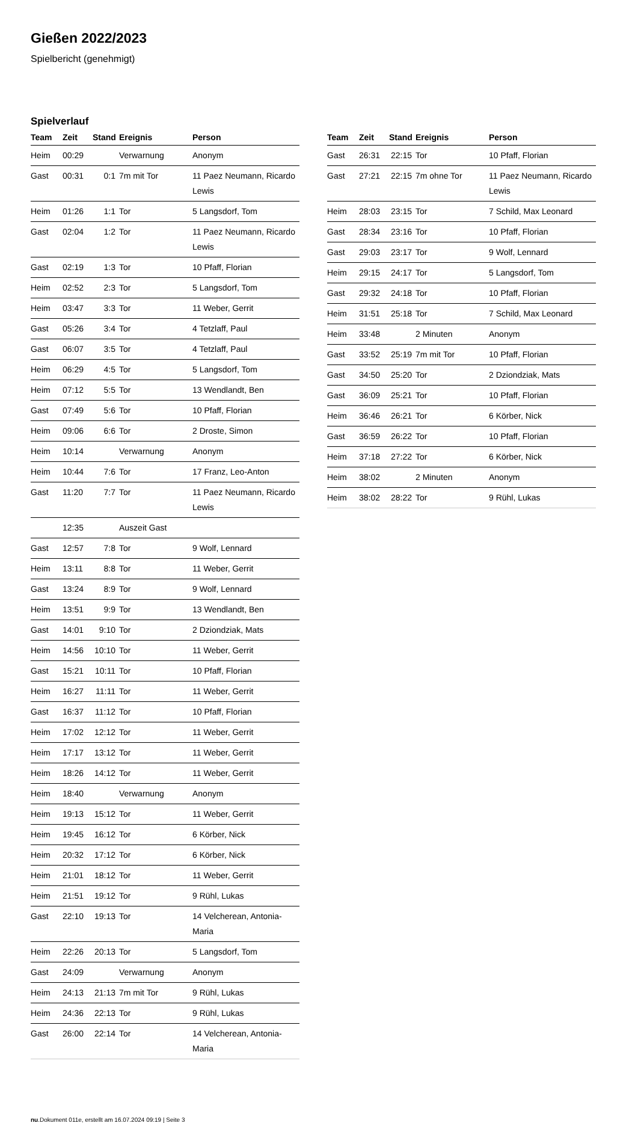Gießen 2022/2023
Spielbericht (genehmigt)
Spielverlauf
| Team | Zeit | Stand | Ereignis | Person |
| --- | --- | --- | --- | --- |
| Heim | 00:29 | | Verwarnung | Anonym |
| Gast | 00:31 | 0:1 | 7m mit Tor | 11 Paez Neumann, Ricardo Lewis |
| Heim | 01:26 | 1:1 | Tor | 5 Langsdorf, Tom |
| Gast | 02:04 | 1:2 | Tor | 11 Paez Neumann, Ricardo Lewis |
| Gast | 02:19 | 1:3 | Tor | 10 Pfaff, Florian |
| Heim | 02:52 | 2:3 | Tor | 5 Langsdorf, Tom |
| Heim | 03:47 | 3:3 | Tor | 11 Weber, Gerrit |
| Gast | 05:26 | 3:4 | Tor | 4 Tetzlaff, Paul |
| Gast | 06:07 | 3:5 | Tor | 4 Tetzlaff, Paul |
| Heim | 06:29 | 4:5 | Tor | 5 Langsdorf, Tom |
| Heim | 07:12 | 5:5 | Tor | 13 Wendlandt, Ben |
| Gast | 07:49 | 5:6 | Tor | 10 Pfaff, Florian |
| Heim | 09:06 | 6:6 | Tor | 2 Droste, Simon |
| Heim | 10:14 | | Verwarnung | Anonym |
| Heim | 10:44 | 7:6 | Tor | 17 Franz, Leo-Anton |
| Gast | 11:20 | 7:7 | Tor | 11 Paez Neumann, Ricardo Lewis |
| | 12:35 | | Auszeit Gast | |
| Gast | 12:57 | 7:8 | Tor | 9 Wolf, Lennard |
| Heim | 13:11 | 8:8 | Tor | 11 Weber, Gerrit |
| Gast | 13:24 | 8:9 | Tor | 9 Wolf, Lennard |
| Heim | 13:51 | 9:9 | Tor | 13 Wendlandt, Ben |
| Gast | 14:01 | 9:10 | Tor | 2 Dziondziak, Mats |
| Heim | 14:56 | 10:10 | Tor | 11 Weber, Gerrit |
| Gast | 15:21 | 10:11 | Tor | 10 Pfaff, Florian |
| Heim | 16:27 | 11:11 | Tor | 11 Weber, Gerrit |
| Gast | 16:37 | 11:12 | Tor | 10 Pfaff, Florian |
| Heim | 17:02 | 12:12 | Tor | 11 Weber, Gerrit |
| Heim | 17:17 | 13:12 | Tor | 11 Weber, Gerrit |
| Heim | 18:26 | 14:12 | Tor | 11 Weber, Gerrit |
| Heim | 18:40 | | Verwarnung | Anonym |
| Heim | 19:13 | 15:12 | Tor | 11 Weber, Gerrit |
| Heim | 19:45 | 16:12 | Tor | 6 Körber, Nick |
| Heim | 20:32 | 17:12 | Tor | 6 Körber, Nick |
| Heim | 21:01 | 18:12 | Tor | 11 Weber, Gerrit |
| Heim | 21:51 | 19:12 | Tor | 9 Rühl, Lukas |
| Gast | 22:10 | 19:13 | Tor | 14 Velcherean, Antonia-Maria |
| Heim | 22:26 | 20:13 | Tor | 5 Langsdorf, Tom |
| Gast | 24:09 | | Verwarnung | Anonym |
| Heim | 24:13 | 21:13 | 7m mit Tor | 9 Rühl, Lukas |
| Heim | 24:36 | 22:13 | Tor | 9 Rühl, Lukas |
| Gast | 26:00 | 22:14 | Tor | 14 Velcherean, Antonia-Maria |
| Team | Zeit | Stand | Ereignis | Person |
| --- | --- | --- | --- | --- |
| Gast | 26:31 | 22:15 | Tor | 10 Pfaff, Florian |
| Gast | 27:21 | 22:15 | 7m ohne Tor | 11 Paez Neumann, Ricardo Lewis |
| Heim | 28:03 | 23:15 | Tor | 7 Schild, Max Leonard |
| Gast | 28:34 | 23:16 | Tor | 10 Pfaff, Florian |
| Gast | 29:03 | 23:17 | Tor | 9 Wolf, Lennard |
| Heim | 29:15 | 24:17 | Tor | 5 Langsdorf, Tom |
| Gast | 29:32 | 24:18 | Tor | 10 Pfaff, Florian |
| Heim | 31:51 | 25:18 | Tor | 7 Schild, Max Leonard |
| Heim | 33:48 | | 2 Minuten | Anonym |
| Gast | 33:52 | 25:19 | 7m mit Tor | 10 Pfaff, Florian |
| Gast | 34:50 | 25:20 | Tor | 2 Dziondziak, Mats |
| Gast | 36:09 | 25:21 | Tor | 10 Pfaff, Florian |
| Heim | 36:46 | 26:21 | Tor | 6 Körber, Nick |
| Gast | 36:59 | 26:22 | Tor | 10 Pfaff, Florian |
| Heim | 37:18 | 27:22 | Tor | 6 Körber, Nick |
| Heim | 38:02 | | 2 Minuten | Anonym |
| Heim | 38:02 | 28:22 | Tor | 9 Rühl, Lukas |
nu.Dokument 011e, erstellt am 16.07.2024 09:19 | Seite 3